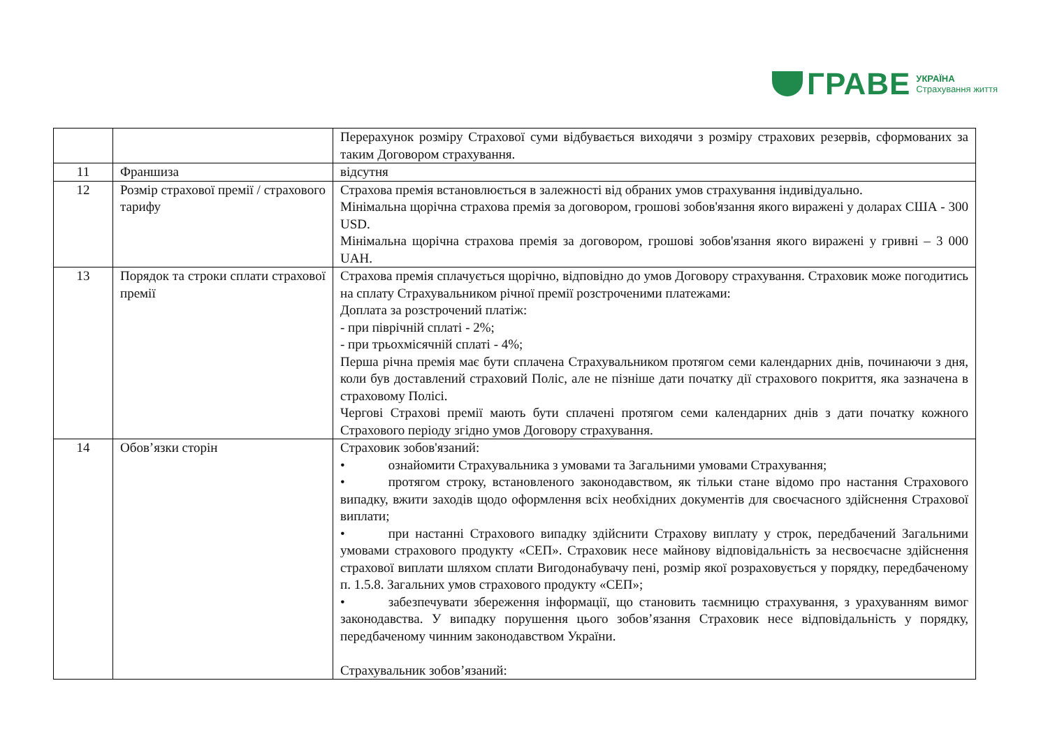ГРАВЕ
УКРАЇНА
Страхування життя
| | | Перерахунок розміру Страхової суми відбувається виходячи з розміру страхових резервів, сформованих за таким Договором страхування. |
| 11 | Франшиза | відсутня |
| 12 | Розмір страхової премії / страхового тарифу | Страхова премія встановлюється в залежності від обраних умов страхування індивідуально. Мінімальна щорічна страхова премія за договором, грошові зобов'язання якого виражені у доларах США - 300 USD. Мінімальна щорічна страхова премія за договором, грошові зобов'язання якого виражені у гривні – 3 000 UAH. |
| 13 | Порядок та строки сплати страхової премії | Страхова премія сплачується щорічно, відповідно до умов Договору страхування. Страховик може погодитись на сплату Страхувальником річної премії розстроченими платежами: Доплата за розстрочений платіж: - при піврічній сплаті - 2%; - при трьохмісячній сплаті - 4%; Перша річна премія має бути сплачена Страхувальником протягом семи календарних днів, починаючи з дня, коли був доставлений страховий Поліс, але не пізніше дати початку дії страхового покриття, яка зазначена в страховому Полісі. Чергові Страхові премії мають бути сплачені протягом семи календарних днів з дати початку кожного Страхового періоду згідно умов Договору страхування. |
| 14 | Обов’язки сторін | Страховик зобов'язаний: • ознайомити Страхувальника з умовами та Загальними умовами Страхування; • протягом строку, встановленого законодавством, як тільки стане відомо про настання Страхового випадку, вжити заходів щодо оформлення всіх необхідних документів для своєчасного здійснення Страхової виплати; • при настанні Страхового випадку здійснити Страхову виплату у строк, передбачений Загальними умовами страхового продукту «СЕП». Страховик несе майнову відповідальність за несвоєчасне здійснення страхової виплати шляхом сплати Вигодонабувачу пені, розмір якої розраховується у порядку, передбаченому п. 1.5.8. Загальних умов страхового продукту «СЕП»; • забезпечувати збереження інформації, що становить таємницю страхування, з урахуванням вимог законодавства. У випадку порушення цього зобов’язання Страховик несе відповідальність у порядку, передбаченому чинним законодавством України. Страхувальник зобов’язаний: |